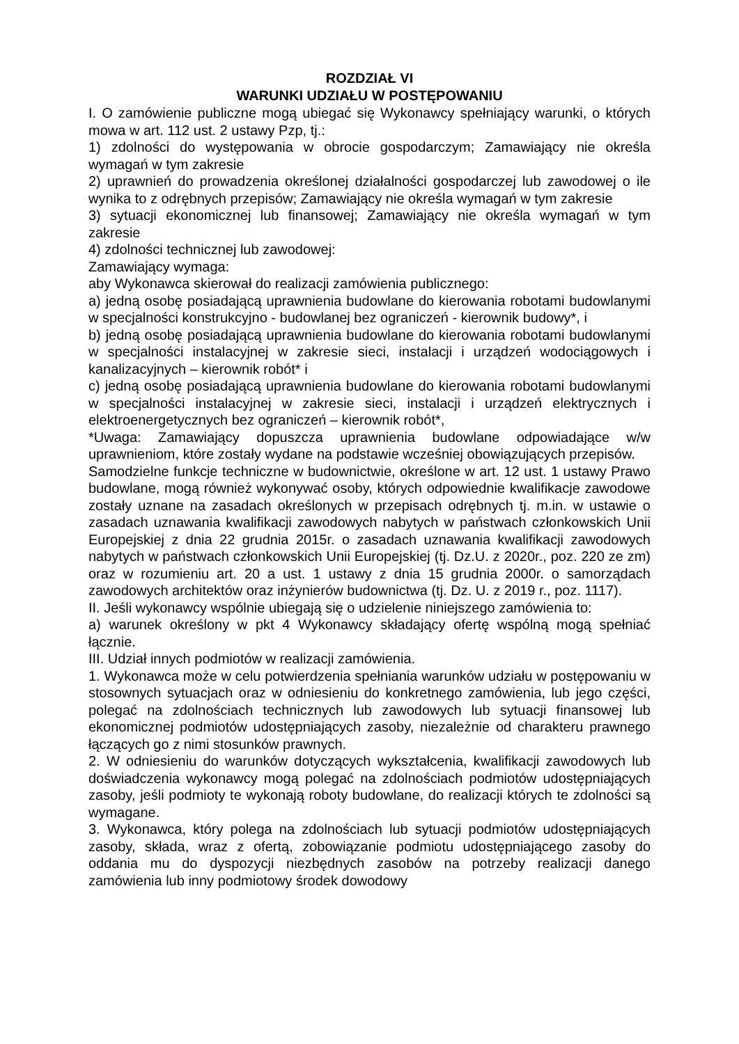ROZDZIAŁ VI
WARUNKI UDZIAŁU W POSTĘPOWANIU
I. O zamówienie publiczne mogą ubiegać się Wykonawcy spełniający warunki, o których mowa w art. 112 ust. 2 ustawy Pzp, tj.:
1) zdolności do występowania w obrocie gospodarczym; Zamawiający nie określa wymagań w tym zakresie
2) uprawnień do prowadzenia określonej działalności gospodarczej lub zawodowej o ile wynika to z odrębnych przepisów; Zamawiający nie określa wymagań w tym zakresie
3) sytuacji ekonomicznej lub finansowej; Zamawiający nie określa wymagań w tym zakresie
4) zdolności technicznej lub zawodowej:
Zamawiający wymaga:
aby Wykonawca skierował do realizacji zamówienia publicznego:
a) jedną osobę posiadającą uprawnienia budowlane do kierowania robotami budowlanymi w specjalności konstrukcyjno - budowlanej bez ograniczeń - kierownik budowy*, i
b) jedną osobę posiadającą uprawnienia budowlane do kierowania robotami budowlanymi w specjalności instalacyjnej w zakresie sieci, instalacji i urządzeń wodociągowych i kanalizacyjnych – kierownik robót* i
c) jedną osobę posiadającą uprawnienia budowlane do kierowania robotami budowlanymi w specjalności instalacyjnej w zakresie sieci, instalacji i urządzeń elektrycznych i elektroenergetycznych bez ograniczeń – kierownik robót*,
*Uwaga: Zamawiający dopuszcza uprawnienia budowlane odpowiadające w/w uprawnieniom, które zostały wydane na podstawie wcześniej obowiązujących przepisów.
Samodzielne funkcje techniczne w budownictwie, określone w art. 12 ust. 1 ustawy Prawo budowlane, mogą również wykonywać osoby, których odpowiednie kwalifikacje zawodowe zostały uznane na zasadach określonych w przepisach odrębnych tj. m.in. w ustawie o zasadach uznawania kwalifikacji zawodowych nabytych w państwach członkowskich Unii Europejskiej z dnia 22 grudnia 2015r. o zasadach uznawania kwalifikacji zawodowych nabytych w państwach członkowskich Unii Europejskiej (tj. Dz.U. z 2020r., poz. 220 ze zm) oraz w rozumieniu art. 20 a ust. 1 ustawy z dnia 15 grudnia 2000r. o samorządach zawodowych architektów oraz inżynierów budownictwa (tj. Dz. U. z 2019 r., poz. 1117).
II. Jeśli wykonawcy wspólnie ubiegają się o udzielenie niniejszego zamówienia to:
a) warunek określony w pkt 4 Wykonawcy składający ofertę wspólną mogą spełniać łącznie.
III. Udział innych podmiotów w realizacji zamówienia.
1. Wykonawca może w celu potwierdzenia spełniania warunków udziału w postępowaniu w stosownych sytuacjach oraz w odniesieniu do konkretnego zamówienia, lub jego części, polegać na zdolnościach technicznych lub zawodowych lub sytuacji finansowej lub ekonomicznej podmiotów udostępniających zasoby, niezależnie od charakteru prawnego łączących go z nimi stosunków prawnych.
2. W odniesieniu do warunków dotyczących wykształcenia, kwalifikacji zawodowych lub doświadczenia wykonawcy mogą polegać na zdolnościach podmiotów udostępniających zasoby, jeśli podmioty te wykonają roboty budowlane, do realizacji których te zdolności są wymagane.
3. Wykonawca, który polega na zdolnościach lub sytuacji podmiotów udostępniających zasoby, składa, wraz z ofertą, zobowiązanie podmiotu udostępniającego zasoby do oddania mu do dyspozycji niezbędnych zasobów na potrzeby realizacji danego zamówienia lub inny podmiotowy środek dowodowy